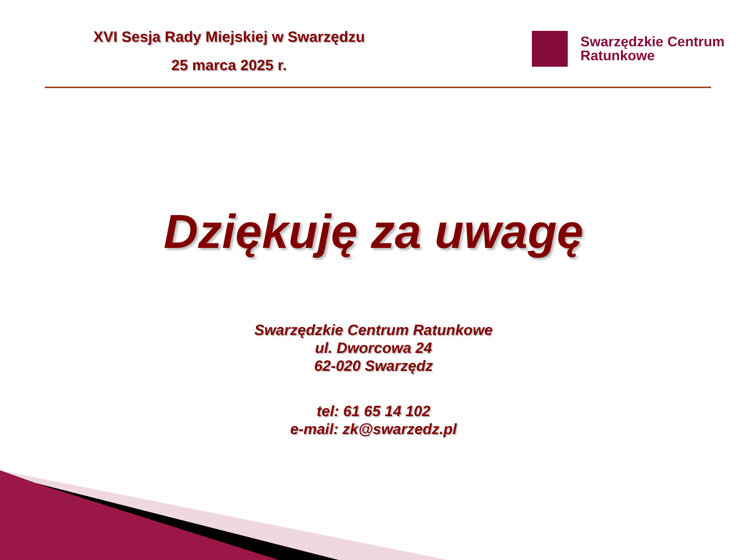XVI Sesja Rady Miejskiej w Swarzędzu
25 marca 2025 r.
Swarzędzkie Centrum
Ratunkowe
Dziękuję za uwagę
Swarzędzkie Centrum Ratunkowe
ul. Dworcowa 24
62-020 Swarzędz
tel: 61 65 14 102
e-mail: zk@swarzedz.pl